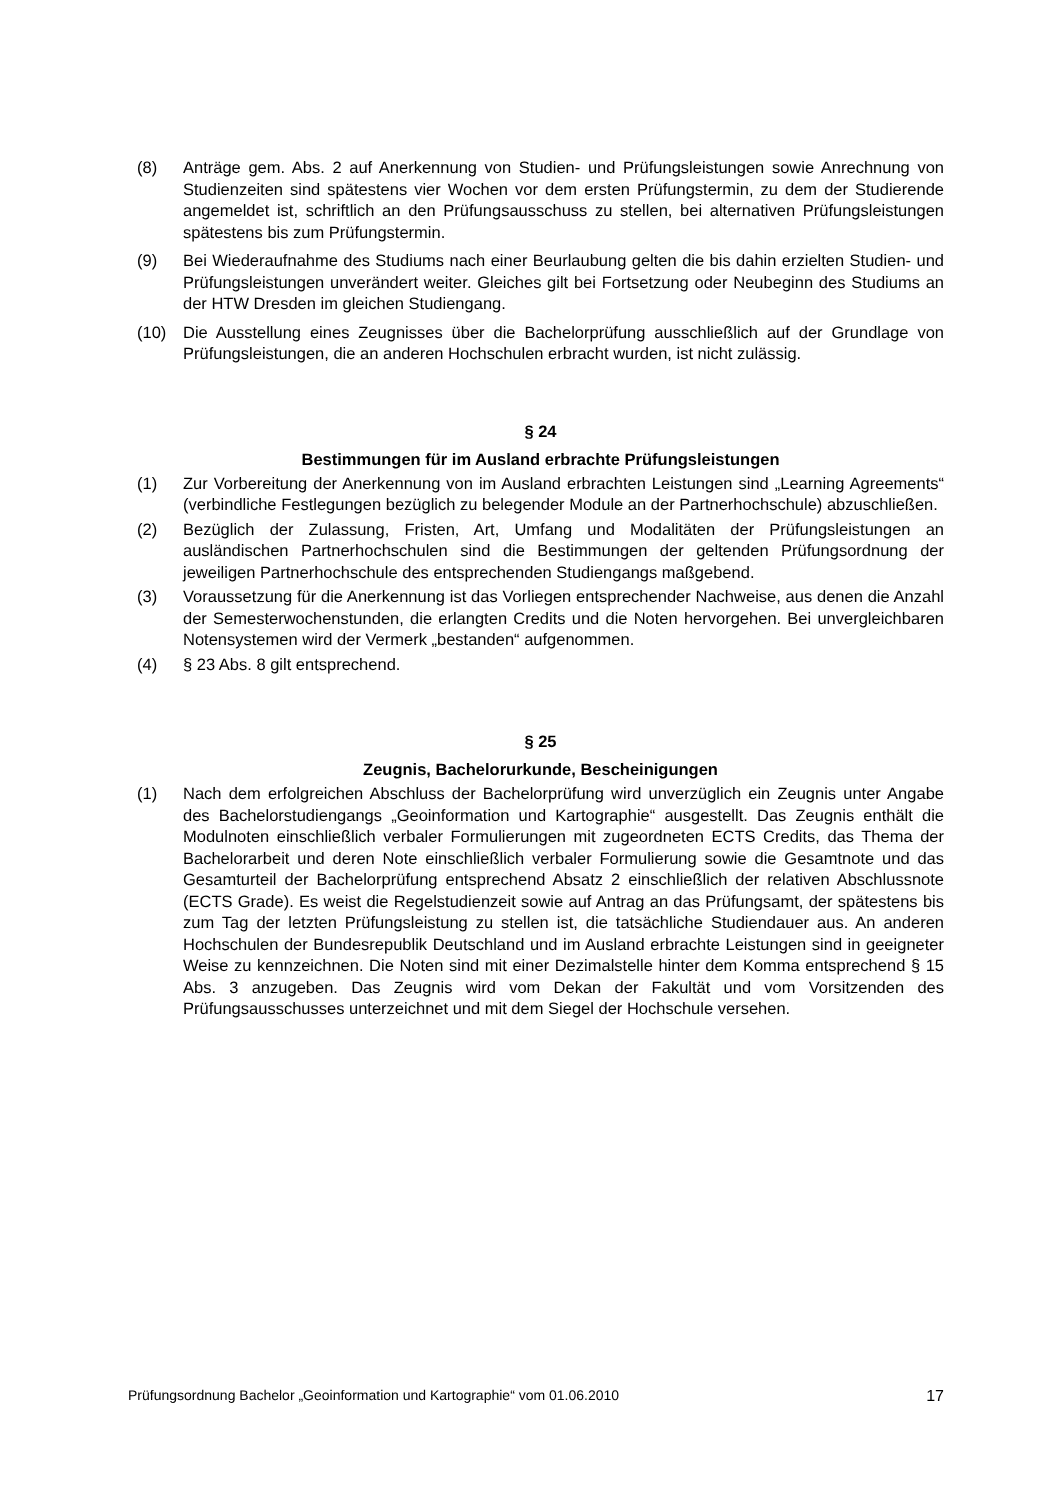(8) Anträge gem. Abs. 2 auf Anerkennung von Studien- und Prüfungsleistungen sowie Anrechnung von Studienzeiten sind spätestens vier Wochen vor dem ersten Prüfungstermin, zu dem der Studierende angemeldet ist, schriftlich an den Prüfungsausschuss zu stellen, bei alternativen Prüfungsleistungen spätestens bis zum Prüfungstermin.
(9) Bei Wiederaufnahme des Studiums nach einer Beurlaubung gelten die bis dahin erzielten Studien- und Prüfungsleistungen unverändert weiter. Gleiches gilt bei Fortsetzung oder Neubeginn des Studiums an der HTW Dresden im gleichen Studiengang.
(10) Die Ausstellung eines Zeugnisses über die Bachelorprüfung ausschließlich auf der Grundlage von Prüfungsleistungen, die an anderen Hochschulen erbracht wurden, ist nicht zulässig.
§ 24
Bestimmungen für im Ausland erbrachte Prüfungsleistungen
(1) Zur Vorbereitung der Anerkennung von im Ausland erbrachten Leistungen sind „Learning Agreements“ (verbindliche Festlegungen bezüglich zu belegender Module an der Partnerhochschule) abzuschließen.
(2) Bezüglich der Zulassung, Fristen, Art, Umfang und Modalitäten der Prüfungsleistungen an ausländischen Partnerhochschulen sind die Bestimmungen der geltenden Prüfungsordnung der jeweiligen Partnerhochschule des entsprechenden Studiengangs maßgebend.
(3) Voraussetzung für die Anerkennung ist das Vorliegen entsprechender Nachweise, aus denen die Anzahl der Semesterwochenstunden, die erlangten Credits und die Noten hervorgehen. Bei unvergleichbaren Notensystemen wird der Vermerk „bestanden“ aufgenommen.
(4) § 23 Abs. 8 gilt entsprechend.
§ 25
Zeugnis, Bachelorurkunde, Bescheinigungen
(1) Nach dem erfolgreichen Abschluss der Bachelorprüfung wird unverzüglich ein Zeugnis unter Angabe des Bachelorstudiengangs „Geoinformation und Kartographie“ ausgestellt. Das Zeugnis enthält die Modulnoten einschließlich verbaler Formulierungen mit zugeordneten ECTS Credits, das Thema der Bachelorarbeit und deren Note einschließlich verbaler Formulierung sowie die Gesamtnote und das Gesamturteil der Bachelorprüfung entsprechend Absatz 2 einschließlich der relativen Abschlussnote (ECTS Grade). Es weist die Regelstudienzeit sowie auf Antrag an das Prüfungsamt, der spätestens bis zum Tag der letzten Prüfungsleistung zu stellen ist, die tatsächliche Studiendauer aus. An anderen Hochschulen der Bundesrepublik Deutschland und im Ausland erbrachte Leistungen sind in geeigneter Weise zu kennzeichnen. Die Noten sind mit einer Dezimalstelle hinter dem Komma entsprechend § 15 Abs. 3 anzugeben. Das Zeugnis wird vom Dekan der Fakultät und vom Vorsitzenden des Prüfungsausschusses unterzeichnet und mit dem Siegel der Hochschule versehen.
Prüfungsordnung Bachelor „Geoinformation und Kartographie“ vom 01.06.2010 17